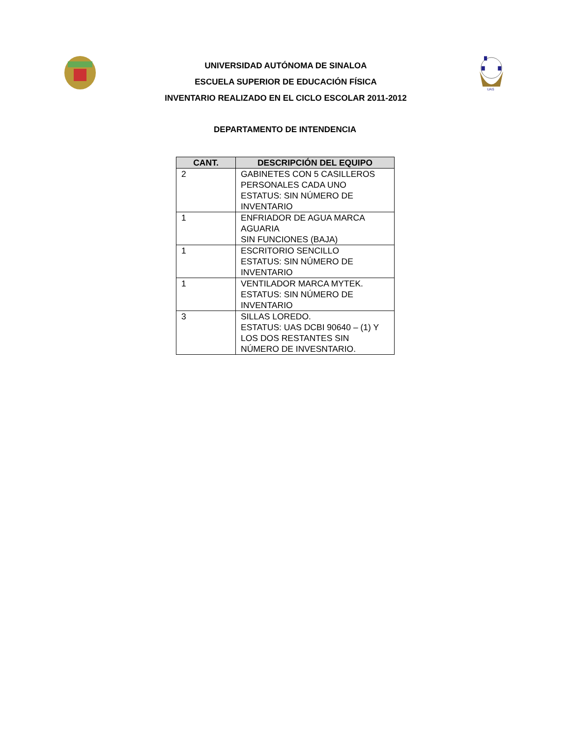UNIVERSIDAD AUTÓNOMA DE SINALOA
ESCUELA SUPERIOR DE EDUCACIÓN FÍSICA
INVENTARIO REALIZADO EN EL CICLO ESCOLAR 2011-2012
UAS
DEPARTAMENTO DE INTENDENCIA
| CANT. | DESCRIPCIÓN DEL EQUIPO |
| --- | --- |
| 2 | GABINETES CON 5 CASILLEROS PERSONALES CADA UNO ESTATUS: SIN NÚMERO DE INVENTARIO |
| 1 | ENFRIADOR DE AGUA MARCA AGUARIA SIN FUNCIONES (BAJA) |
| 1 | ESCRITORIO SENCILLO ESTATUS: SIN NÚMERO DE INVENTARIO |
| 1 | VENTILADOR MARCA MYTEK. ESTATUS: SIN NÚMERO DE INVENTARIO |
| 3 | SILLAS LOREDO. ESTATUS: UAS DCBI 90640 – (1) Y LOS DOS RESTANTES SIN NÚMERO DE INVESNTARIO. |